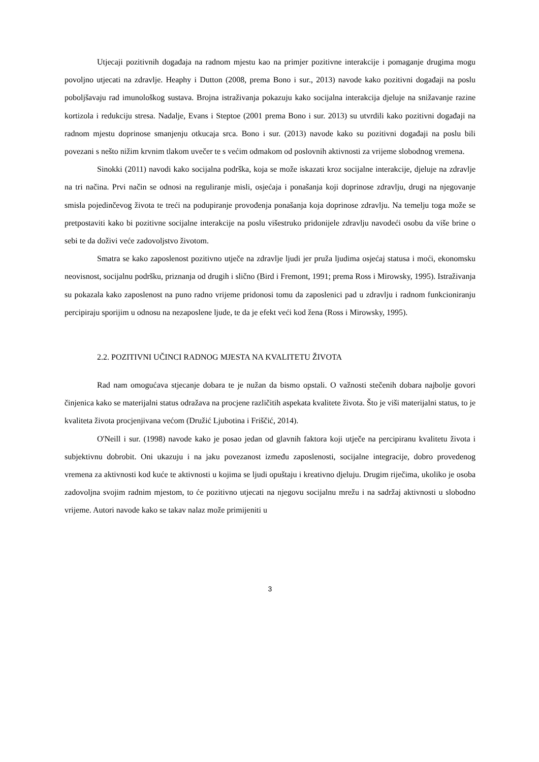Utjecaji pozitivnih događaja na radnom mjestu kao na primjer pozitivne interakcije i pomaganje drugima mogu povoljno utjecati na zdravlje. Heaphy i Dutton (2008, prema Bono i sur., 2013) navode kako pozitivni događaji na poslu poboljšavaju rad imunološkog sustava. Brojna istraživanja pokazuju kako socijalna interakcija djeluje na snižavanje razine kortizola i redukciju stresa. Nadalje, Evans i Steptoe (2001 prema Bono i sur. 2013) su utvrdili kako pozitivni događaji na radnom mjestu doprinose smanjenju otkucaja srca. Bono i sur. (2013) navode kako su pozitivni događaji na poslu bili povezani s nešto nižim krvnim tlakom uvečer te s većim odmakom od poslovnih aktivnosti za vrijeme slobodnog vremena.
Sinokki (2011) navodi kako socijalna podrška, koja se može iskazati kroz socijalne interakcije, djeluje na zdravlje na tri načina. Prvi način se odnosi na reguliranje misli, osjećaja i ponašanja koji doprinose zdravlju, drugi na njegovanje smisla pojedinčevog života te treći na podupiranje provođenja ponašanja koja doprinose zdravlju. Na temelju toga može se pretpostaviti kako bi pozitivne socijalne interakcije na poslu višestruko pridonijele zdravlju navodeći osobu da više brine o sebi te da doživi veće zadovoljstvo životom.
Smatra se kako zaposlenost pozitivno utječe na zdravlje ljudi jer pruža ljudima osjećaj statusa i moći, ekonomsku neovisnost, socijalnu podršku, priznanja od drugih i slično (Bird i Fremont, 1991; prema Ross i Mirowsky, 1995). Istraživanja su pokazala kako zaposlenost na puno radno vrijeme pridonosi tomu da zaposlenici pad u zdravlju i radnom funkcioniranju percipiraju sporijim u odnosu na nezaposlene ljude, te da je efekt veći kod žena (Ross i Mirowsky, 1995).
2.2. POZITIVNI UČINCI RADNOG MJESTA NA KVALITETU ŽIVOTA
Rad nam omogućava stjecanje dobara te je nužan da bismo opstali. O važnosti stečenih dobara najbolje govori činjenica kako se materijalni status odražava na procjene različitih aspekata kvalitete života. Što je viši materijalni status, to je kvaliteta života procjenjivana većom (Družić Ljubotina i Friščić, 2014).
O'Neill i sur. (1998) navode kako je posao jedan od glavnih faktora koji utječe na percipiranu kvalitetu života i subjektivnu dobrobit. Oni ukazuju i na jaku povezanost između zaposlenosti, socijalne integracije, dobro provedenog vremena za aktivnosti kod kuće te aktivnosti u kojima se ljudi opuštaju i kreativno djeluju. Drugim riječima, ukoliko je osoba zadovoljna svojim radnim mjestom, to će pozitivno utjecati na njegovu socijalnu mrežu i na sadržaj aktivnosti u slobodno vrijeme. Autori navode kako se takav nalaz može primijeniti u
3